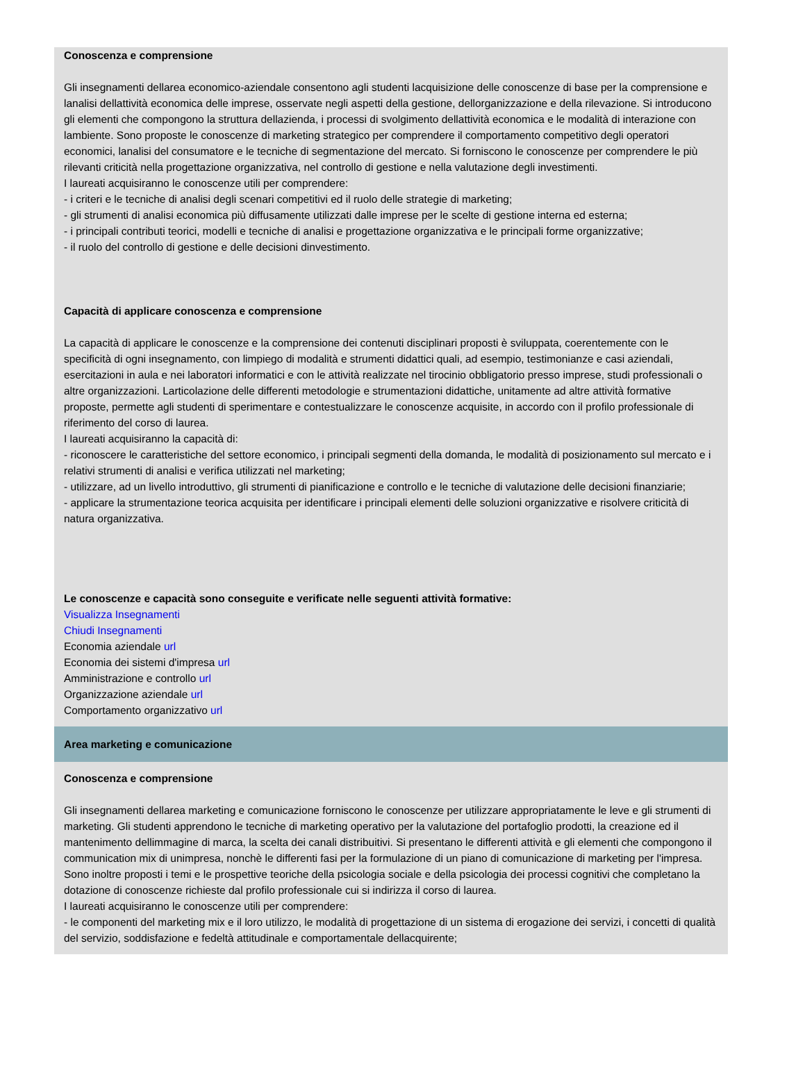Conoscenza e comprensione
Gli insegnamenti dellarea economico-aziendale consentono agli studenti lacquisizione delle conoscenze di base per la comprensione e lanalisi dellattività economica delle imprese, osservate negli aspetti della gestione, dellorganizzazione e della rilevazione. Si introducono gli elementi che compongono la struttura dellazienda, i processi di svolgimento dellattività economica e le modalità di interazione con lambiente. Sono proposte le conoscenze di marketing strategico per comprendere il comportamento competitivo degli operatori economici, lanalisi del consumatore e le tecniche di segmentazione del mercato. Si forniscono le conoscenze per comprendere le più rilevanti criticità nella progettazione organizzativa, nel controllo di gestione e nella valutazione degli investimenti.
I laureati acquisiranno le conoscenze utili per comprendere:
- i criteri e le tecniche di analisi degli scenari competitivi ed il ruolo delle strategie di marketing;
- gli strumenti di analisi economica più diffusamente utilizzati dalle imprese per le scelte di gestione interna ed esterna;
- i principali contributi teorici, modelli e tecniche di analisi e progettazione organizzativa e le principali forme organizzative;
- il ruolo del controllo di gestione e delle decisioni dinvestimento.
Capacità di applicare conoscenza e comprensione
La capacità di applicare le conoscenze e la comprensione dei contenuti disciplinari proposti è sviluppata, coerentemente con le specificità di ogni insegnamento, con limpiego di modalità e strumenti didattici quali, ad esempio, testimonianze e casi aziendali, esercitazioni in aula e nei laboratori informatici e con le attività realizzate nel tirocinio obbligatorio presso imprese, studi professionali o altre organizzazioni. Larticolazione delle differenti metodologie e strumentazioni didattiche, unitamente ad altre attività formative proposte, permette agli studenti di sperimentare e contestualizzare le conoscenze acquisite, in accordo con il profilo professionale di riferimento del corso di laurea.
I laureati acquisiranno la capacità di:
- riconoscere le caratteristiche del settore economico, i principali segmenti della domanda, le modalità di posizionamento sul mercato e i relativi strumenti di analisi e verifica utilizzati nel marketing;
- utilizzare, ad un livello introduttivo, gli strumenti di pianificazione e controllo e le tecniche di valutazione delle decisioni finanziarie;
- applicare la strumentazione teorica acquisita per identificare i principali elementi delle soluzioni organizzative e risolvere criticità di natura organizzativa.
Le conoscenze e capacità sono conseguite e verificate nelle seguenti attività formative:
Visualizza Insegnamenti
Chiudi Insegnamenti
Economia aziendale url
Economia dei sistemi d'impresa url
Amministrazione e controllo url
Organizzazione aziendale url
Comportamento organizzativo url
Area marketing e comunicazione
Conoscenza e comprensione
Gli insegnamenti dellarea marketing e comunicazione forniscono le conoscenze per utilizzare appropriatamente le leve e gli strumenti di marketing. Gli studenti apprendono le tecniche di marketing operativo per la valutazione del portafoglio prodotti, la creazione ed il mantenimento dellimmagine di marca, la scelta dei canali distribuitivi. Si presentano le differenti attività e gli elementi che compongono il communication mix di unimpresa, nonchè le differenti fasi per la formulazione di un piano di comunicazione di marketing per l'impresa. Sono inoltre proposti i temi e le prospettive teoriche della psicologia sociale e della psicologia dei processi cognitivi che completano la dotazione di conoscenze richieste dal profilo professionale cui si indirizza il corso di laurea.
I laureati acquisiranno le conoscenze utili per comprendere:
- le componenti del marketing mix e il loro utilizzo, le modalità di progettazione di un sistema di erogazione dei servizi, i concetti di qualità del servizio, soddisfazione e fedeltà attitudinale e comportamentale dellacquirente;